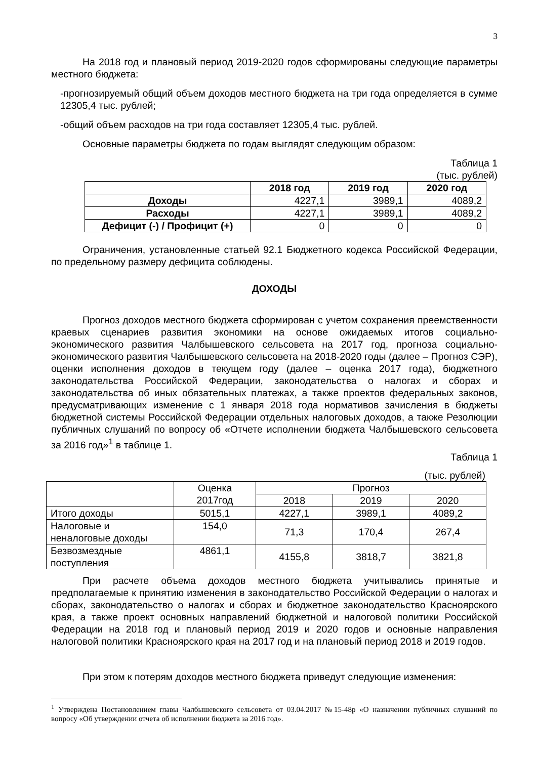3
На 2018 год и плановый период 2019-2020 годов сформированы следующие параметры местного бюджета:
-прогнозируемый общий объем доходов местного бюджета на три года определяется в сумме 12305,4 тыс. рублей;
-общий объем расходов на три года составляет 12305,4 тыс. рублей.
Основные параметры бюджета по годам выглядят следующим образом:
Таблица 1
(тыс. рублей)
| | 2018 год | 2019 год | 2020 год |
| --- | --- | --- | --- |
| Доходы | 4227,1 | 3989,1 | 4089,2 |
| Расходы | 4227,1 | 3989,1 | 4089,2 |
| Дефицит (-) / Профицит (+) | 0 | 0 | 0 |
Ограничения, установленные статьей 92.1 Бюджетного кодекса Российской Федерации, по предельному размеру дефицита соблюдены.
ДОХОДЫ
Прогноз доходов местного бюджета сформирован с учетом сохранения преемственности краевых сценариев развития экономики на основе ожидаемых итогов социально-экономического развития Чалбышевского сельсовета на 2017 год, прогноза социально-экономического развития Чалбышевского сельсовета на 2018-2020 годы (далее – Прогноз СЭР), оценки исполнения доходов в текущем году (далее – оценка 2017 года), бюджетного законодательства Российской Федерации, законодательства о налогах и сборах и законодательства об иных обязательных платежах, а также проектов федеральных законов, предусматривающих изменение с 1 января 2018 года нормативов зачисления в бюджеты бюджетной системы Российской Федерации отдельных налоговых доходов, а также Резолюции публичных слушаний по вопросу об «Отчете исполнении бюджета Чалбышевского сельсовета за 2016 год»<sup>1</sup> в таблице 1.
Таблица 1
(тыс. рублей)
| | Оценка 2017год | Прогноз | | |
| | | 2018 | 2019 | 2020 |
| Итого доходы | 5015,1 | 4227,1 | 3989,1 | 4089,2 |
| Налоговые и неналоговые доходы | 154,0 | 71,3 | 170,4 | 267,4 |
| Безвозмездные поступления | 4861,1 | 4155,8 | 3818,7 | 3821,8 |
При расчете объема доходов местного бюджета учитывались принятые и предполагаемые к принятию изменения в законодательство Российской Федерации о налогах и сборах, законодательство о налогах и сборах и бюджетное законодательство Красноярского края, а также проект основных направлений бюджетной и налоговой политики Российской Федерации на 2018 год и плановый период 2019 и 2020 годов и основные направления налоговой политики Красноярского края на 2017 год и на плановый период 2018 и 2019 годов.
При этом к потерям доходов местного бюджета приведут следующие изменения:
<sup>1</sup> Утверждена Постановлением главы Чалбышевского сельсовета от 03.04.2017 №15-48р «О назначении публичных слушаний по вопросу «Об утверждении отчета об исполнении бюджета за 2016 год».